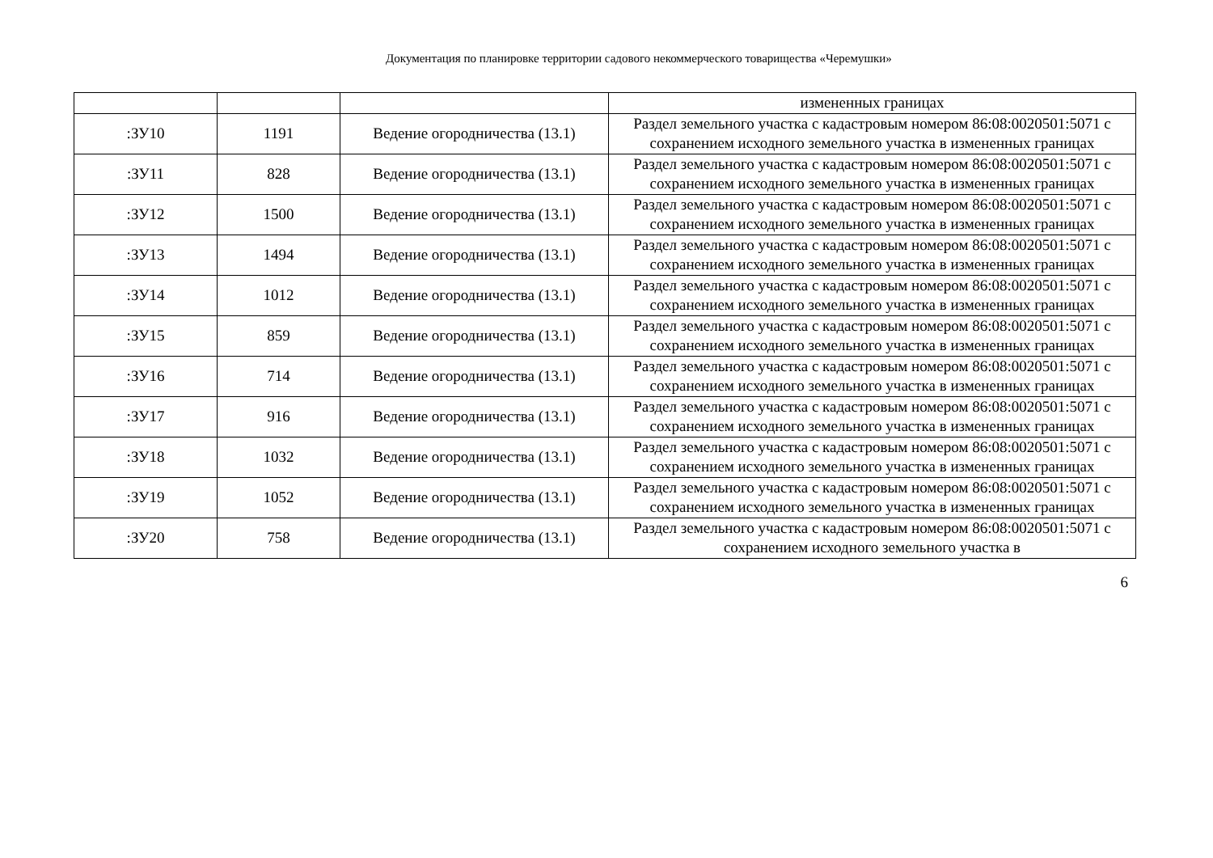Документация по планировке территории садового некоммерческого товарищества «Черемушки»
| | | | измененных границах |
| :ЗУ10 | 1191 | Ведение огородничества (13.1) | Раздел земельного участка с кадастровым номером 86:08:0020501:5071 с сохранением исходного земельного участка в измененных границах |
| :ЗУ11 | 828 | Ведение огородничества (13.1) | Раздел земельного участка с кадастровым номером 86:08:0020501:5071 с сохранением исходного земельного участка в измененных границах |
| :ЗУ12 | 1500 | Ведение огородничества (13.1) | Раздел земельного участка с кадастровым номером 86:08:0020501:5071 с сохранением исходного земельного участка в измененных границах |
| :ЗУ13 | 1494 | Ведение огородничества (13.1) | Раздел земельного участка с кадастровым номером 86:08:0020501:5071 с сохранением исходного земельного участка в измененных границах |
| :ЗУ14 | 1012 | Ведение огородничества (13.1) | Раздел земельного участка с кадастровым номером 86:08:0020501:5071 с сохранением исходного земельного участка в измененных границах |
| :ЗУ15 | 859 | Ведение огородничества (13.1) | Раздел земельного участка с кадастровым номером 86:08:0020501:5071 с сохранением исходного земельного участка в измененных границах |
| :ЗУ16 | 714 | Ведение огородничества (13.1) | Раздел земельного участка с кадастровым номером 86:08:0020501:5071 с сохранением исходного земельного участка в измененных границах |
| :ЗУ17 | 916 | Ведение огородничества (13.1) | Раздел земельного участка с кадастровым номером 86:08:0020501:5071 с сохранением исходного земельного участка в измененных границах |
| :ЗУ18 | 1032 | Ведение огородничества (13.1) | Раздел земельного участка с кадастровым номером 86:08:0020501:5071 с сохранением исходного земельного участка в измененных границах |
| :ЗУ19 | 1052 | Ведение огородничества (13.1) | Раздел земельного участка с кадастровым номером 86:08:0020501:5071 с сохранением исходного земельного участка в измененных границах |
| :ЗУ20 | 758 | Ведение огородничества (13.1) | Раздел земельного участка с кадастровым номером 86:08:0020501:5071 с сохранением исходного земельного участка в |
6